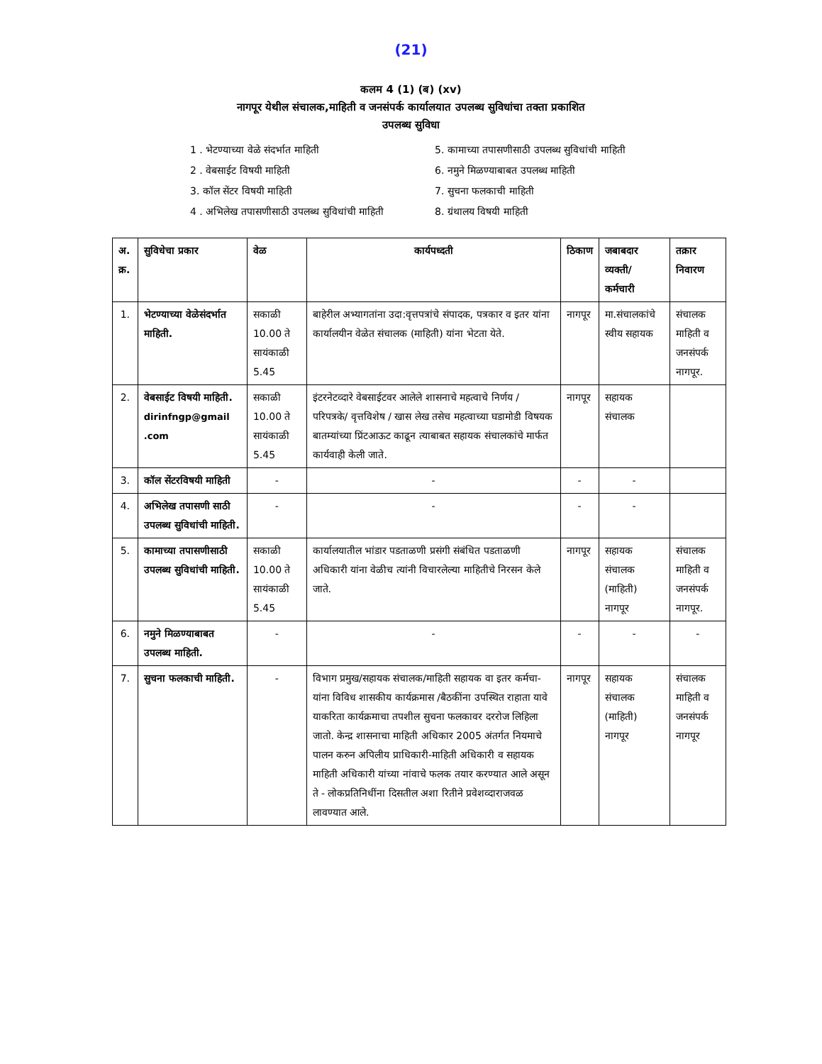(21)
कलम 4 (1) (ब) (xv)
नागपूर येथील संचालक,माहिती व जनसंपर्क कार्यालयात उपलब्ध सुविधांचा तक्ता प्रकाशित
उपलब्ध सुविधा
1 . भेटण्याच्या वेळे संदर्भात माहिती
2 . वेबसाईट विषयी माहिती
3. कॉल सेंटर विषयी माहिती
4 . अभिलेख तपासणीसाठी उपलब्ध सुविधांची माहिती
5. कामाच्या तपासणीसाठी उपलब्ध सुविधांची माहिती
6. नमुने मिळण्याबाबत उपलब्ध माहिती
7. सुचना फलकाची माहिती
8. ग्रंथालय विषयी माहिती
| अ. क्र. | सुविधेचा प्रकार | वेळ | कार्यपध्दती | ठिकाण | जबाबदार व्यक्ती/ कर्मचारी | तक्रार निवारण |
| --- | --- | --- | --- | --- | --- | --- |
| 1. | भेटण्याच्या वेळेसंदर्भात माहिती. | सकाळी 10.00 ते सायंकाळी 5.45 | बाहेरील अभ्यागतांना उदा:वृत्तपत्रांचे संपादक, पत्रकार व इतर यांना कार्यालयीन वेळेत संचालक (माहिती) यांना भेटता येते. | नागपूर | मा.संचालकांचे स्वीय सहायक | संचालक माहिती व जनसंपर्क नागपूर. |
| 2. | वेबसाईट विषयी माहिती. dirinfngp@gmail .com | सकाळी 10.00 ते सायंकाळी 5.45 | इंटरनेटव्दारे वेबसाईटवर आलेले शासनाचे महत्वाचे निर्णय /परिपत्रके/ वृत्तविशेष / खास लेख तसेच महत्वाच्या घडामोडी विषयक बातम्यांच्या प्रिंटआऊट काढून त्याबाबत सहायक संचालकांचे मार्फत कार्यवाही केली जाते. | नागपूर | सहायक संचालक | |
| 3. | कॉल सेंटरविषयी माहिती | - | - | - | - | |
| 4. | अभिलेख तपासणी साठी उपलब्ध सुविधांची माहिती. | - | - | - | - | |
| 5. | कामाच्या तपासणीसाठी उपलब्ध सुविधांची माहिती. | सकाळी 10.00 ते सायंकाळी 5.45 | कार्यालयातील भांडार पडताळणी प्रसंगी संबंधित पडताळणी अधिकारी यांना वेळीच त्यांनी विचारलेल्या माहितीचे निरसन केले जाते. | नागपूर | सहायक संचालक (माहिती) नागपूर | संचालक माहिती व जनसंपर्क नागपूर. |
| 6. | नमुने मिळण्याबाबत उपलब्ध माहिती. | - | - | - | - | - |
| 7. | सुचना फलकाची माहिती. | - | विभाग प्रमुख/सहायक संचालक/माहिती सहायक वा इतर कर्मचा-यांना विविध शासकीय कार्यक्रमास /बैठकींना उपस्थित राहाता यावे याकरिता कार्यक्रमाचा तपशील सुचना फलकावर दररोज लिहिला जातो. केन्द्र शासनाचा माहिती अधिकार 2005 अंतर्गत नियमाचे पालन करुन अपिलीय प्राधिकारी-माहिती अधिकारी व सहायक माहिती अधिकारी यांच्या नांवाचे फलक तयार करण्यात आले असून ते - लोकप्रतिनिधींना दिसतील अशा रितीने प्रवेशव्दाराजवळ लावण्यात आले. | नागपूर | सहायक संचालक (माहिती) नागपूर | संचालक माहिती व जनसंपर्क नागपूर |